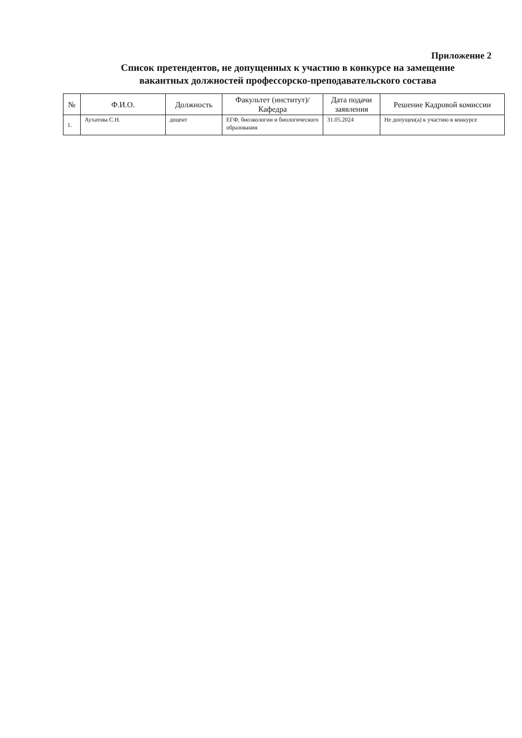Приложение 2
Список претендентов, не допущенных к участию в конкурсе на замещение
вакантных должностей профессорско-преподавательского состава
| № | Ф.И.О. | Должность | Факультет (институт)/ Кафедра | Дата подачи заявления | Решение Кадровой комиссии |
| --- | --- | --- | --- | --- | --- |
| 1. | Аухатова С.Н. | доцент | ЕГФ, биоэкологии и биологического образования | 31.05.2024 | Не допущен(а) к участию в конкурсе |